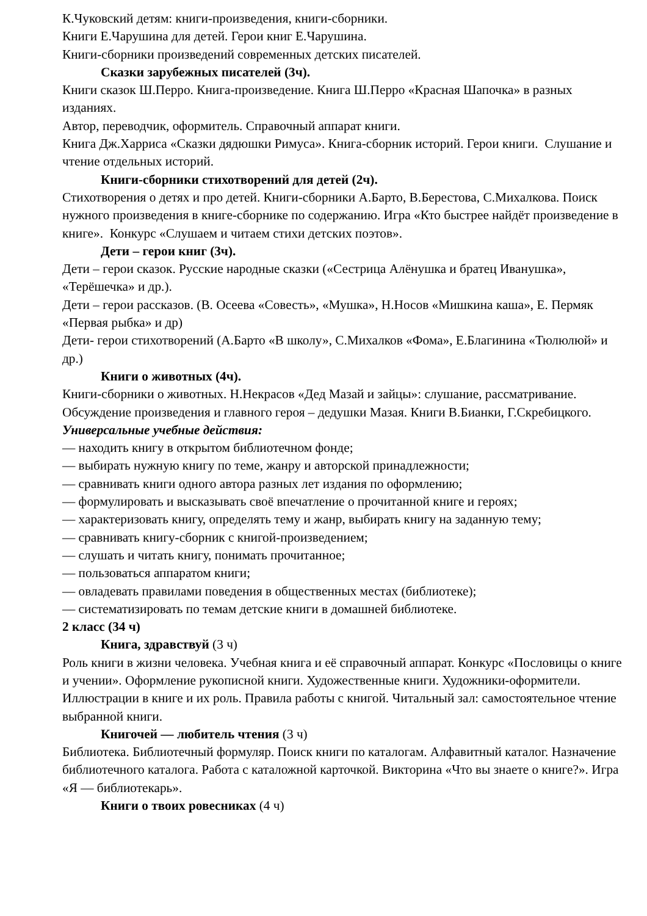К.Чуковский детям: книги-произведения, книги-сборники.
Книги Е.Чарушина для детей. Герои книг Е.Чарушина.
Книги-сборники произведений современных детских писателей.
Сказки зарубежных писателей (3ч).
Книги сказок Ш.Перро. Книга-произведение. Книга Ш.Перро «Красная Шапочка» в разных изданиях.
Автор, переводчик, оформитель. Справочный аппарат книги.
Книга Дж.Харриса «Сказки дядюшки Римуса». Книга-сборник историй. Герои книги. Слушание и чтение отдельных историй.
Книги-сборники стихотворений для детей (2ч).
Стихотворения о детях и про детей. Книги-сборники А.Барто, В.Берестова, С.Михалкова. Поиск нужного произведения в книге-сборнике по содержанию. Игра «Кто быстрее найдёт произведение в книге». Конкурс «Слушаем и читаем стихи детских поэтов».
Дети – герои книг (3ч).
Дети – герои сказок. Русские народные сказки («Сестрица Алёнушка и братец Иванушка», «Терёшечка» и др.).
Дети – герои рассказов. (В. Осеева «Совесть», «Мушка», Н.Носов «Мишкина каша», Е. Пермяк «Первая рыбка» и др)
Дети- герои стихотворений (А.Барто «В школу», С.Михалков «Фома», Е.Благинина «Тюлюлюй» и др.)
Книги о животных (4ч).
Книги-сборники о животных. Н.Некрасов «Дед Мазай и зайцы»: слушание, рассматривание. Обсуждение произведения и главного героя – дедушки Мазая. Книги В.Бианки, Г.Скребицкого.
Универсальные учебные действия:
— находить книгу в открытом библиотечном фонде;
— выбирать нужную книгу по теме, жанру и авторской принадлежности;
— сравнивать книги одного автора разных лет издания по оформлению;
— формулировать и высказывать своё впечатление о прочитанной книге и героях;
— характеризовать книгу, определять тему и жанр, выбирать книгу на заданную тему;
— сравнивать книгу-сборник с книгой-произведением;
— слушать и читать книгу, понимать прочитанное;
— пользоваться аппаратом книги;
— овладевать правилами поведения в общественных местах (библиотеке);
— систематизировать по темам детские книги в домашней библиотеке.
2 класс (34 ч)
Книга, здравствуй (3 ч)
Роль книги в жизни человека. Учебная книга и её справочный аппарат. Конкурс «Пословицы о книге и учении». Оформление рукописной книги. Художественные книги. Художники-оформители. Иллюстрации в книге и их роль. Правила работы с книгой. Читальный зал: самостоятельное чтение выбранной книги.
Книгочей — любитель чтения (3 ч)
Библиотека. Библиотечный формуляр. Поиск книги по каталогам. Алфавитный каталог. Назначение библиотечного каталога. Работа с каталожной карточкой. Викторина «Что вы знаете о книге?». Игра «Я — библиотекарь».
Книги о твоих ровесниках (4 ч)